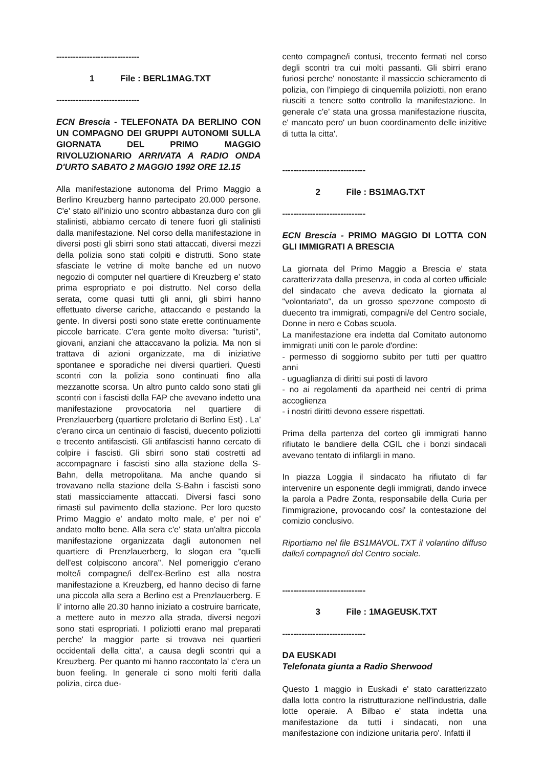------------------------------
1 File : BERL1MAG.TXT
------------------------------
ECN Brescia - TELEFONATA DA BERLINO CON UN COMPAGNO DEI GRUPPI AUTONOMI SULLA GIORNATA DEL PRIMO MAGGIO RIVOLUZIONARIO ARRIVATA A RADIO ONDA D'URTO SABATO 2 MAGGIO 1992 ORE 12.15
Alla manifestazione autonoma del Primo Maggio a Berlino Kreuzberg hanno partecipato 20.000 persone. C'e' stato all'inizio uno scontro abbastanza duro con gli stalinisti, abbiamo cercato di tenere fuori gli stalinisti dalla manifestazione. Nel corso della manifestazione in diversi posti gli sbirri sono stati attaccati, diversi mezzi della polizia sono stati colpiti e distrutti. Sono state sfasciate le vetrine di molte banche ed un nuovo negozio di computer nel quartiere di Kreuzberg e' stato prima espropriato e poi distrutto. Nel corso della serata, come quasi tutti gli anni, gli sbirri hanno effettuato diverse cariche, attaccando e pestando la gente. In diversi posti sono state erette continuamente piccole barricate. C'era gente molto diversa: "turisti", giovani, anziani che attaccavano la polizia. Ma non si trattava di azioni organizzate, ma di iniziative spontanee e sporadiche nei diversi quartieri. Questi scontri con la polizia sono continuati fino alla mezzanotte scorsa. Un altro punto caldo sono stati gli scontri con i fascisti della FAP che avevano indetto una manifestazione provocatoria nel quartiere di Prenzlauerberg (quartiere proletario di Berlino Est) . La' c'erano circa un centinaio di fascisti, duecento poliziotti e trecento antifascisti. Gli antifascisti hanno cercato di colpire i fascisti. Gli sbirri sono stati costretti ad accompagnare i fascisti sino alla stazione della S-Bahn, della metropolitana. Ma anche quando si trovavano nella stazione della S-Bahn i fascisti sono stati massicciamente attaccati. Diversi fasci sono rimasti sul pavimento della stazione. Per loro questo Primo Maggio e' andato molto male, e' per noi e' andato molto bene. Alla sera c'e' stata un'altra piccola manifestazione organizzata dagli autonomen nel quartiere di Prenzlauerberg, lo slogan era "quelli dell'est colpiscono ancora". Nel pomeriggio c'erano molte/i compagne/i dell'ex-Berlino est alla nostra manifestazione a Kreuzberg, ed hanno deciso di farne una piccola alla sera a Berlino est a Prenzlauerberg. E li' intorno alle 20.30 hanno iniziato a costruire barricate, a mettere auto in mezzo alla strada, diversi negozi sono stati espropriati. I poliziotti erano mal preparati perche' la maggior parte si trovava nei quartieri occidentali della citta', a causa degli scontri qui a Kreuzberg. Per quanto mi hanno raccontato la' c'era un buon feeling. In generale ci sono molti feriti dalla polizia, circa due-
cento compagne/i contusi, trecento fermati nel corso degli scontri tra cui molti passanti. Gli sbirri erano furiosi perche' nonostante il massiccio schieramento di polizia, con l'impiego di cinquemila poliziotti, non erano riusciti a tenere sotto controllo la manifestazione. In generale c'e' stata una grossa manifestazione riuscita, e' mancato pero' un buon coordinamento delle inizitive di tutta la citta'.
------------------------------
2 File : BS1MAG.TXT
------------------------------
ECN Brescia - PRIMO MAGGIO DI LOTTA CON GLI IMMIGRATI A BRESCIA
La giornata del Primo Maggio a Brescia e' stata caratterizzata dalla presenza, in coda al corteo ufficiale del sindacato che aveva dedicato la giornata al "volontariato", da un grosso spezzone composto di duecento tra immigrati, compagni/e del Centro sociale, Donne in nero e Cobas scuola.
La manifestazione era indetta dal Comitato autonomo immigrati uniti con le parole d'ordine:
- permesso di soggiorno subito per tutti per quattro anni
- uguaglianza di diritti sui posti di lavoro
- no ai regolamenti da apartheid nei centri di prima accoglienza
- i nostri diritti devono essere rispettati.
Prima della partenza del corteo gli immigrati hanno rifiutato le bandiere della CGIL che i bonzi sindacali avevano tentato di infilargli in mano.
In piazza Loggia il sindacato ha rifiutato di far intervenire un esponente degli immigrati, dando invece la parola a Padre Zonta, responsabile della Curia per l'immigrazione, provocando cosi' la contestazione del comizio conclusivo.
Riportiamo nel file BS1MAVOL.TXT il volantino diffuso dalle/i compagne/i del Centro sociale.
------------------------------
3 File : 1MAGEUSK.TXT
------------------------------
DA EUSKADI
Telefonata giunta a Radio Sherwood
Questo 1 maggio in Euskadi e' stato caratterizzato dalla lotta contro la ristrutturazione nell'industria, dalle lotte operaie. A Bilbao e' stata indetta una manifestazione da tutti i sindacati, non una manifestazione con indizione unitaria pero'. Infatti il